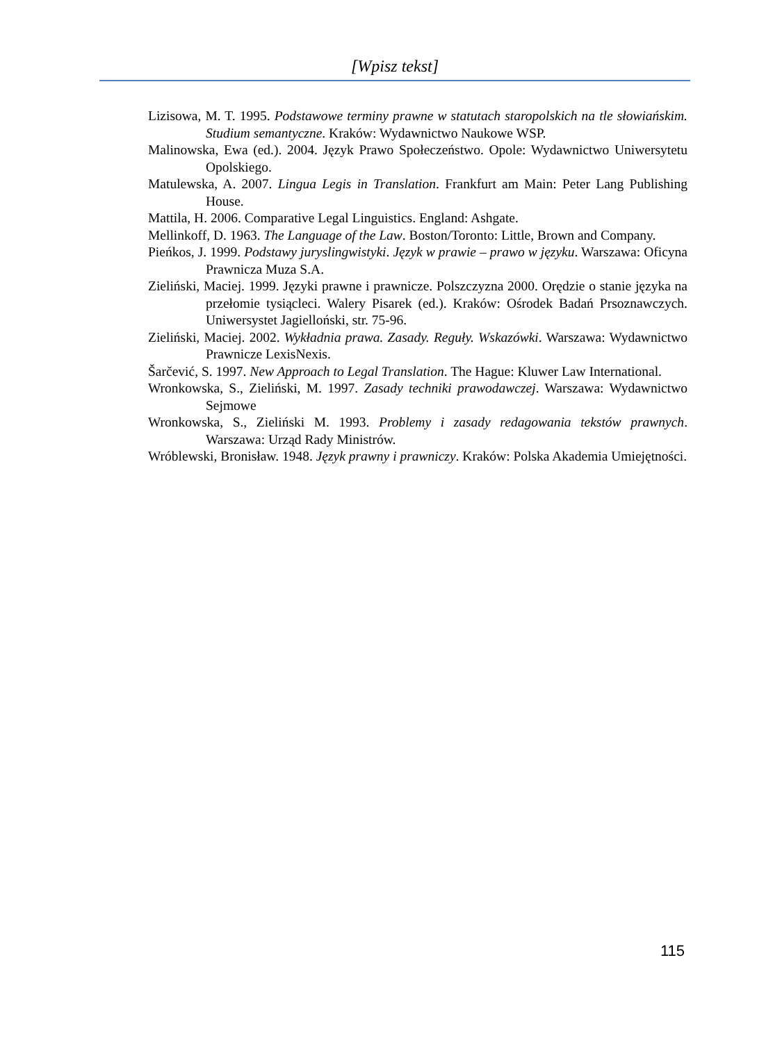[Wpisz tekst]
Lizisowa, M. T. 1995. Podstawowe terminy prawne w statutach staropolskich na tle słowiańskim. Studium semantyczne. Kraków: Wydawnictwo Naukowe WSP.
Malinowska, Ewa (ed.). 2004. Język Prawo Społeczeństwo. Opole: Wydawnictwo Uniwersytetu Opolskiego.
Matulewska, A. 2007. Lingua Legis in Translation. Frankfurt am Main: Peter Lang Publishing House.
Mattila, H. 2006. Comparative Legal Linguistics. England: Ashgate.
Mellinkoff, D. 1963. The Language of the Law. Boston/Toronto: Little, Brown and Company.
Pieńkos, J. 1999. Podstawy juryslingwistyki. Język w prawie – prawo w języku. Warszawa: Oficyna Prawnicza Muza S.A.
Zieliński, Maciej. 1999. Języki prawne i prawnicze. Polszczyzna 2000. Orędzie o stanie języka na przełomie tysiącleci. Walery Pisarek (ed.). Kraków: Ośrodek Badań Prsoznawczych. Uniwersystet Jagielloński, str. 75-96.
Zieliński, Maciej. 2002. Wykładnia prawa. Zasady. Reguły. Wskazówki. Warszawa: Wydawnictwo Prawnicze LexisNexis.
Šarčević, S. 1997. New Approach to Legal Translation. The Hague: Kluwer Law International.
Wronkowska, S., Zieliński, M. 1997. Zasady techniki prawodawczej. Warszawa: Wydawnictwo Sejmowe
Wronkowska, S., Zieliński M. 1993. Problemy i zasady redagowania tekstów prawnych. Warszawa: Urząd Rady Ministrów.
Wróblewski, Bronisław. 1948. Język prawny i prawniczy. Kraków: Polska Akademia Umiejętności.
115